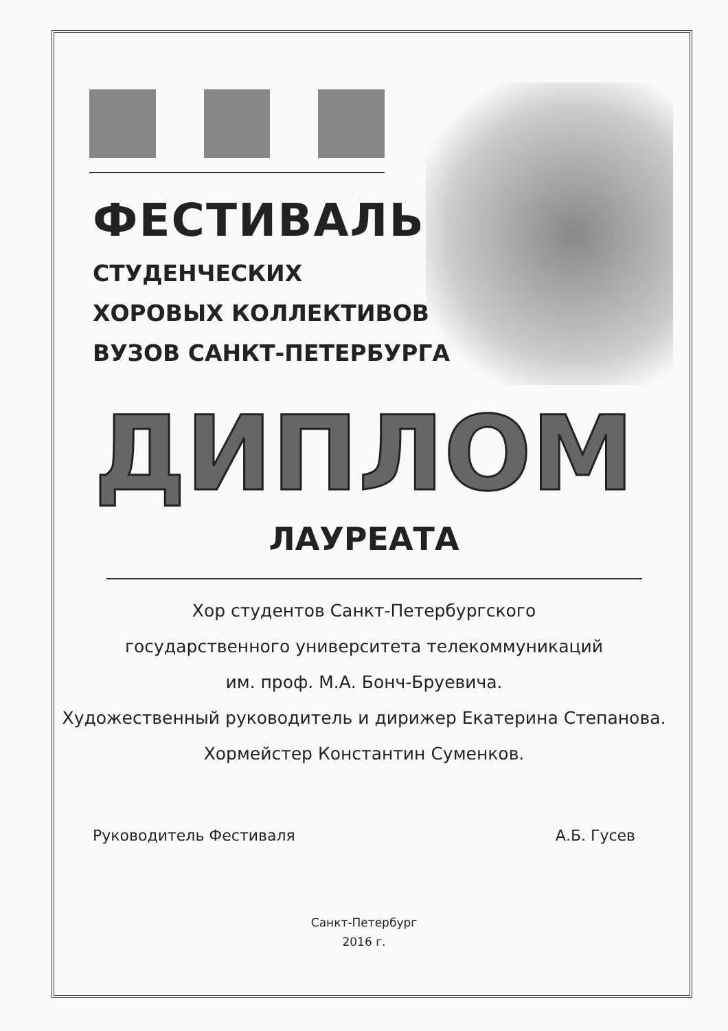ФЕСТИВАЛЬ
СТУДЕНЧЕСКИХ
ХОРОВЫХ КОЛЛЕКТИВОВ
ВУЗОВ САНКТ-ПЕТЕРБУРГА
ДИПЛОМ
ЛАУРЕАТА
Хор студентов Санкт-Петербургского
государственного университета телекоммуникаций
им. проф. М.А. Бонч-Бруевича.
Художественный руководитель и дирижер Екатерина Степанова.
Хормейстер Константин Суменков.
Руководитель Фестиваля А.Б. Гусев
Санкт-Петербург
2016 г.